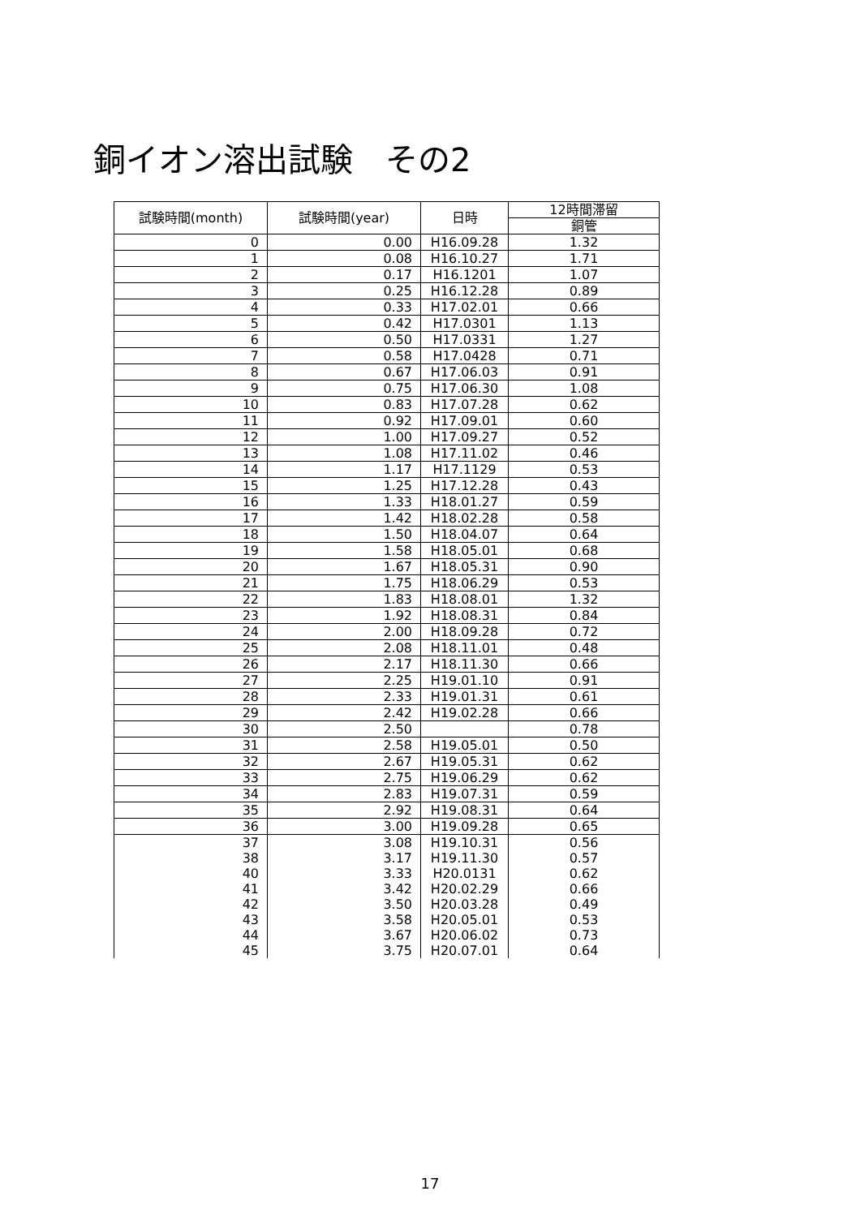銅イオン溶出試験　その2
| 試験時間(month) | 試験時間(year) | 日時 | 12時間滞留 |
| --- | --- | --- | --- |
| | | | 銅管 |
| 0 | 0.00 | H16.09.28 | 1.32 |
| 1 | 0.08 | H16.10.27 | 1.71 |
| 2 | 0.17 | H16.1201 | 1.07 |
| 3 | 0.25 | H16.12.28 | 0.89 |
| 4 | 0.33 | H17.02.01 | 0.66 |
| 5 | 0.42 | H17.0301 | 1.13 |
| 6 | 0.50 | H17.0331 | 1.27 |
| 7 | 0.58 | H17.0428 | 0.71 |
| 8 | 0.67 | H17.06.03 | 0.91 |
| 9 | 0.75 | H17.06.30 | 1.08 |
| 10 | 0.83 | H17.07.28 | 0.62 |
| 11 | 0.92 | H17.09.01 | 0.60 |
| 12 | 1.00 | H17.09.27 | 0.52 |
| 13 | 1.08 | H17.11.02 | 0.46 |
| 14 | 1.17 | H17.1129 | 0.53 |
| 15 | 1.25 | H17.12.28 | 0.43 |
| 16 | 1.33 | H18.01.27 | 0.59 |
| 17 | 1.42 | H18.02.28 | 0.58 |
| 18 | 1.50 | H18.04.07 | 0.64 |
| 19 | 1.58 | H18.05.01 | 0.68 |
| 20 | 1.67 | H18.05.31 | 0.90 |
| 21 | 1.75 | H18.06.29 | 0.53 |
| 22 | 1.83 | H18.08.01 | 1.32 |
| 23 | 1.92 | H18.08.31 | 0.84 |
| 24 | 2.00 | H18.09.28 | 0.72 |
| 25 | 2.08 | H18.11.01 | 0.48 |
| 26 | 2.17 | H18.11.30 | 0.66 |
| 27 | 2.25 | H19.01.10 | 0.91 |
| 28 | 2.33 | H19.01.31 | 0.61 |
| 29 | 2.42 | H19.02.28 | 0.66 |
| 30 | 2.50 | | 0.78 |
| 31 | 2.58 | H19.05.01 | 0.50 |
| 32 | 2.67 | H19.05.31 | 0.62 |
| 33 | 2.75 | H19.06.29 | 0.62 |
| 34 | 2.83 | H19.07.31 | 0.59 |
| 35 | 2.92 | H19.08.31 | 0.64 |
| 36 | 3.00 | H19.09.28 | 0.65 |
| 37 | 3.08 | H19.10.31 | 0.56 |
| 38 | 3.17 | H19.11.30 | 0.57 |
| 40 | 3.33 | H20.0131 | 0.62 |
| 41 | 3.42 | H20.02.29 | 0.66 |
| 42 | 3.50 | H20.03.28 | 0.49 |
| 43 | 3.58 | H20.05.01 | 0.53 |
| 44 | 3.67 | H20.06.02 | 0.73 |
| 45 | 3.75 | H20.07.01 | 0.64 |
17